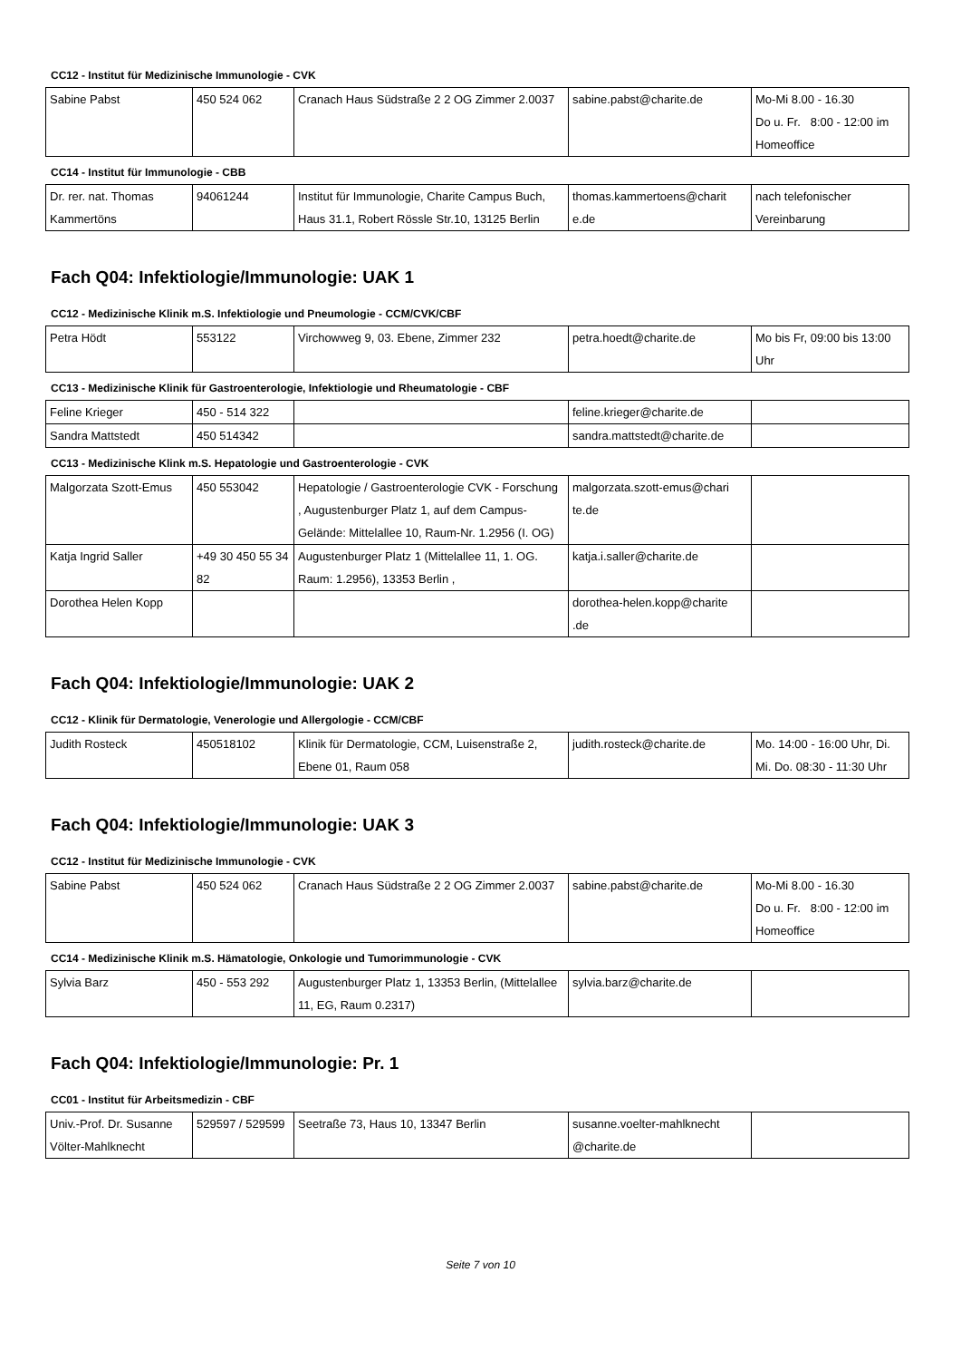CC12 - Institut für Medizinische Immunologie - CVK
| Sabine Pabst | 450 524 062 | Cranach Haus Südstraße 2 2 OG Zimmer 2.0037 | sabine.pabst@charite.de | Mo-Mi 8.00 - 16.30 Do u. Fr. 8:00 - 12:00 im Homeoffice |
CC14 - Institut für Immunologie - CBB
| Dr. rer. nat. Thomas Kammertöns | 94061244 | Institut für Immunologie, Charite Campus Buch, Haus 31.1, Robert Rössle Str.10, 13125 Berlin | thomas.kammertoens@charit e.de | nach telefonischer Vereinbarung |
Fach Q04: Infektiologie/Immunologie: UAK 1
CC12 - Medizinische Klinik m.S. Infektiologie und Pneumologie - CCM/CVK/CBF
| Petra Hödt | 553122 | Virchowweg 9, 03. Ebene, Zimmer 232 | petra.hoedt@charite.de | Mo bis Fr, 09:00 bis 13:00 Uhr |
CC13 - Medizinische Klinik für Gastroenterologie, Infektiologie und Rheumatologie - CBF
| Feline Krieger | 450 - 514 322 | | feline.krieger@charite.de | |
| Sandra Mattstedt | 450 514342 | | sandra.mattstedt@charite.de | |
CC13 - Medizinische Klink m.S. Hepatologie und Gastroenterologie - CVK
| Malgorzata Szott-Emus | 450 553042 | Hepatologie / Gastroenterologie CVK - Forschung , Augustenburger Platz 1, auf dem Campus-Gelände: Mittelallee 10, Raum-Nr. 1.2956 (I. OG) | malgorzata.szott-emus@chari te.de | |
| Katja Ingrid Saller | +49 30 450 55 34 82 | Augustenburger Platz 1 (Mittelallee 11, 1. OG. Raum: 1.2956), 13353 Berlin , | katja.i.saller@charite.de | |
| Dorothea Helen Kopp | | | dorothea-helen.kopp@charite .de | |
Fach Q04: Infektiologie/Immunologie: UAK 2
CC12 - Klinik für Dermatologie, Venerologie und Allergologie - CCM/CBF
| Judith Rosteck | 450518102 | Klinik für Dermatologie, CCM, Luisenstraße 2, Ebene 01, Raum 058 | judith.rosteck@charite.de | Mo. 14:00 - 16:00 Uhr, Di. Mi. Do. 08:30 - 11:30 Uhr |
Fach Q04: Infektiologie/Immunologie: UAK 3
CC12 - Institut für Medizinische Immunologie - CVK
| Sabine Pabst | 450 524 062 | Cranach Haus Südstraße 2 2 OG Zimmer 2.0037 | sabine.pabst@charite.de | Mo-Mi 8.00 - 16.30 Do u. Fr. 8:00 - 12:00 im Homeoffice |
CC14 - Medizinische Klinik m.S. Hämatologie, Onkologie und Tumorimmunologie - CVK
| Sylvia Barz | 450 - 553 292 | Augustenburger Platz 1, 13353 Berlin, (Mittelallee 11, EG, Raum 0.2317) | sylvia.barz@charite.de | |
Fach Q04: Infektiologie/Immunologie: Pr. 1
CC01 - Institut für Arbeitsmedizin - CBF
| Univ.-Prof. Dr. Susanne Völter-Mahlknecht | 529597 / 529599 | Seetraße 73, Haus 10, 13347 Berlin | susanne.voelter-mahlknecht @charite.de | |
Seite 7 von 10